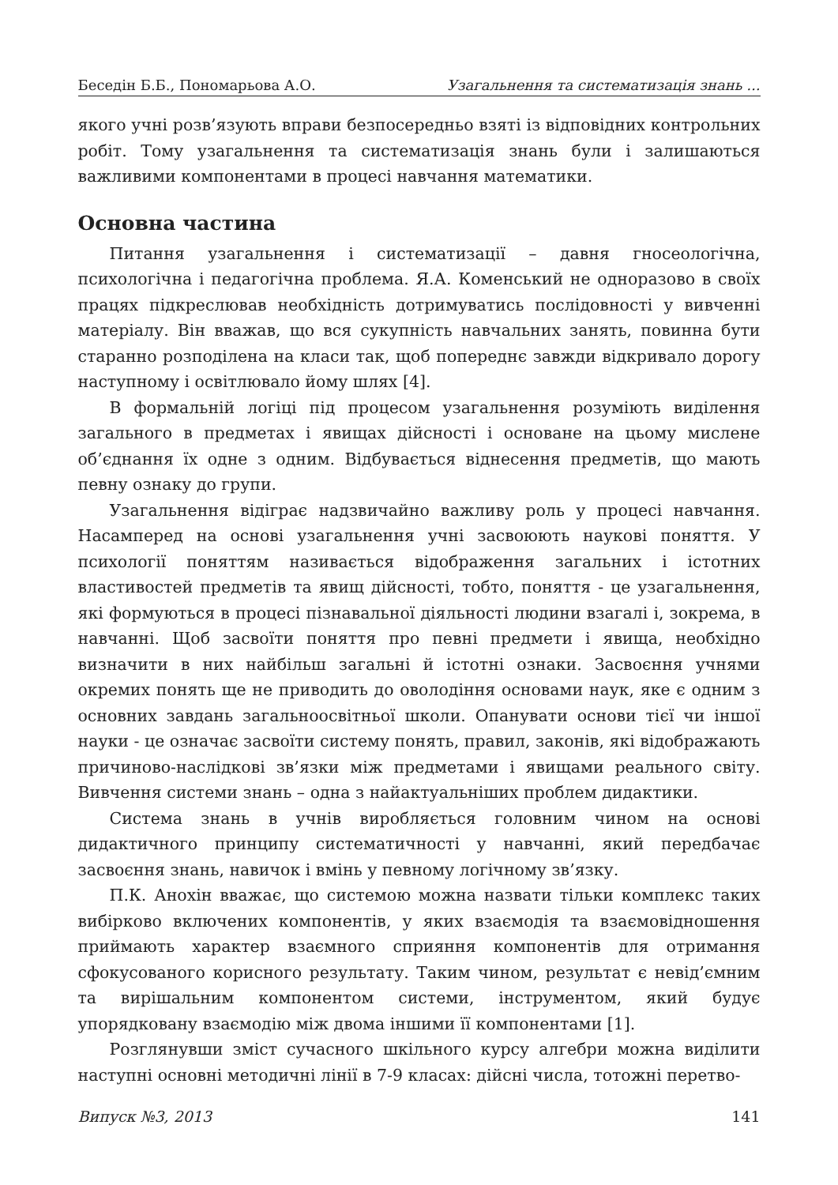Беседін Б.Б., Пономарьова А.О. Узагальнення та систематизація знань ...
якого учні розв’язують вправи безпосередньо взяті із відповідних контрольних робіт. Тому узагальнення та систематизація знань були і залишаються важливими компонентами в процесі навчання математики.
Основна частина
Питання узагальнення і систематизації – давня гносеологічна, психологічна і педагогічна проблема. Я.А. Коменський не одноразово в своїх працях підкреслював необхідність дотримуватись послідовності у вивченні матеріалу. Він вважав, що вся сукупність навчальних занять, повинна бути старанно розподілена на класи так, щоб попереднє завжди відкривало дорогу наступному і освітлювало йому шлях [4].
В формальній логіці під процесом узагальнення розуміють виділення загального в предметах і явищах дійсності і основане на цьому мислене об’єднання їх одне з одним. Відбувається віднесення предметів, що мають певну ознаку до групи.
Узагальнення відіграє надзвичайно важливу роль у процесі навчання. Насамперед на основі узагальнення учні засвоюють наукові поняття. У психології поняттям називається відображення загальних і істотних властивостей предметів та явищ дійсності, тобто, поняття - це узагальнення, які формуються в процесі пізнавальної діяльності людини взагалі і, зокрема, в навчанні. Щоб засвоїти поняття про певні предмети і явища, необхідно визначити в них найбільш загальні й істотні ознаки. Засвоєння учнями окремих понять ще не приводить до оволодіння основами наук, яке є одним з основних завдань загальноосвітньої школи. Опанувати основи тієї чи іншої науки - це означає засвоїти систему понять, правил, законів, які відображають причиново-наслідкові зв’язки між предметами і явищами реального світу. Вивчення системи знань – одна з найактуальніших проблем дидактики.
Система знань в учнів виробляється головним чином на основі дидактичного принципу систематичності у навчанні, який передбачає засвоєння знань, навичок і вмінь у певному логічному зв’язку.
П.К. Анохін вважає, що системою можна назвати тільки комплекс таких вибірково включених компонентів, у яких взаємодія та взаємовідношення приймають характер взаємного сприяння компонентів для отримання сфокусованого корисного результату. Таким чином, результат є невід’ємним та вирішальним компонентом системи, інструментом, який будує упорядковану взаємодію між двома іншими її компонентами [1].
Розглянувши зміст сучасного шкільного курсу алгебри можна виділити наступні основні методичні лінії в 7-9 класах: дійсні числа, тотожні перетво-
Випуск №3, 2013 141